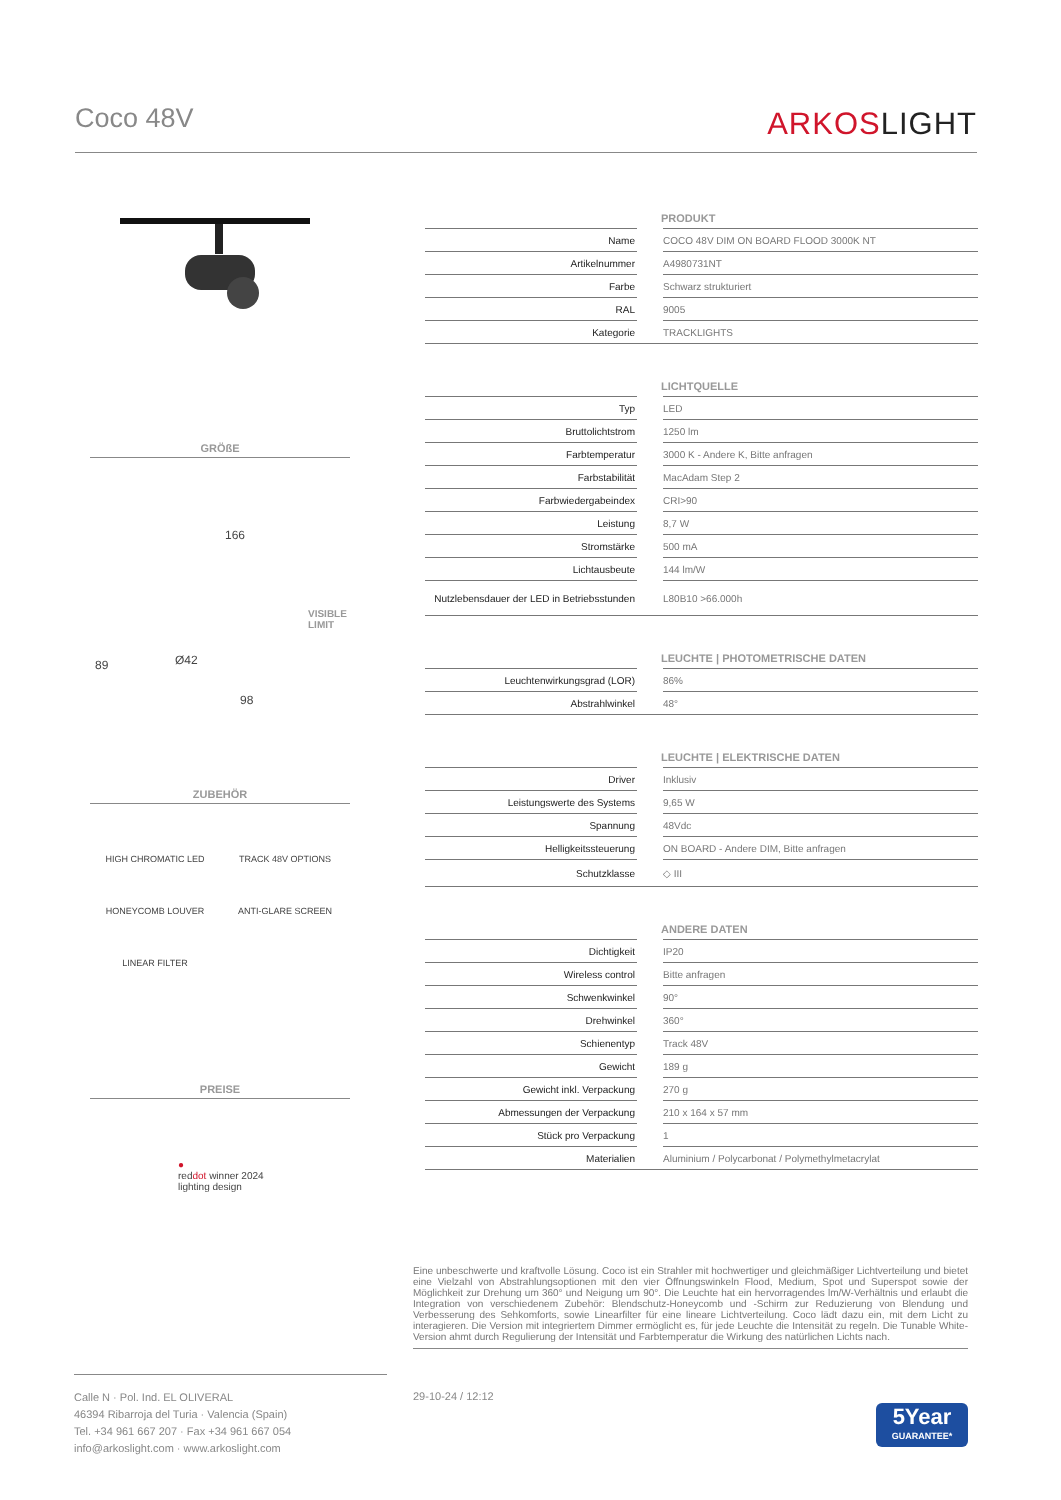Coco 48V
ARKOSLIGHT
GRÖßE
166
VISIBLE
LIMIT
89 Ø42
98
ZUBEHÖR
HIGH CHROMATIC LED
TRACK 48V OPTIONS
HONEYCOMB LOUVER
ANTI-GLARE SCREEN
LINEAR FILTER
PREISE
●
reddot winner 2024
lighting design
| PRODUKT | | |
| --- | --- | --- |
| Name | | COCO 48V DIM ON BOARD FLOOD 3000K NT |
| Artikelnummer | | A4980731NT |
| Farbe | | Schwarz strukturiert |
| RAL | | 9005 |
| Kategorie | | TRACKLIGHTS |
| LICHTQUELLE | | |
| Typ | | LED |
| Bruttolichtstrom | | 1250 lm |
| Farbtemperatur | | 3000 K - Andere K, Bitte anfragen |
| Farbstabilität | | MacAdam Step 2 |
| Farbwiedergabeindex | | CRI>90 |
| Leistung | | 8,7 W |
| Stromstärke | | 500 mA |
| Lichtausbeute | | 144 lm/W |
| Nutzlebensdauer der LED in Betriebsstunden | | L80B10 >66.000h |
| LEUCHTE / PHOTOMETRISCHE DATEN | | |
| Leuchtenwirkungsgrad (LOR) | | 86% |
| Abstrahlwinkel | | 48° |
| LEUCHTE / ELEKTRISCHE DATEN | | |
| Driver | | Inklusiv |
| Leistungswerte des Systems | | 9,65 W |
| Spannung | | 48Vdc |
| Helligkeitssteuerung | | ON BOARD - Andere DIM, Bitte anfragen |
| Schutzklasse | | ◇ III |
| ANDERE DATEN | | |
| Dichtigkeit | | IP20 |
| Wireless control | | Bitte anfragen |
| Schwenkwinkel | | 90° |
| Drehwinkel | | 360° |
| Schienentyp | | Track 48V |
| Gewicht | | 189 g |
| Gewicht inkl. Verpackung | | 270 g |
| Abmessungen der Verpackung | | 210 x 164 x 57 mm |
| Stück pro Verpackung | | 1 |
| Materialien | | Aluminium / Polycarbonat / Polymethylmetacrylat |
Eine unbeschwerte und kraftvolle Lösung. Coco ist ein Strahler mit hochwertiger und gleichmäßiger Lichtverteilung und bietet eine Vielzahl von Abstrahlungsoptionen mit den vier Öffnungswinkeln Flood, Medium, Spot und Superspot sowie der Möglichkeit zur Drehung um 360° und Neigung um 90°. Die Leuchte hat ein hervorragendes lm/W-Verhältnis und erlaubt die Integration von verschiedenem Zubehör: Blendschutz-Honeycomb und -Schirm zur Reduzierung von Blendung und Verbesserung des Sehkomforts, sowie Linearfilter für eine lineare Lichtverteilung. Coco lädt dazu ein, mit dem Licht zu interagieren. Die Version mit integriertem Dimmer ermöglicht es, für jede Leuchte die Intensität zu regeln. Die Tunable White-Version ahmt durch Regulierung der Intensität und Farbtemperatur die Wirkung des natürlichen Lichts nach.
Calle N · Pol. Ind. EL OLIVERAL
46394 Ribarroja del Turia · Valencia (Spain)
Tel. +34 961 667 207 · Fax +34 961 667 054
info@arkoslight.com · www.arkoslight.com
29-10-24 / 12:12
5Year
GUARANTEE*